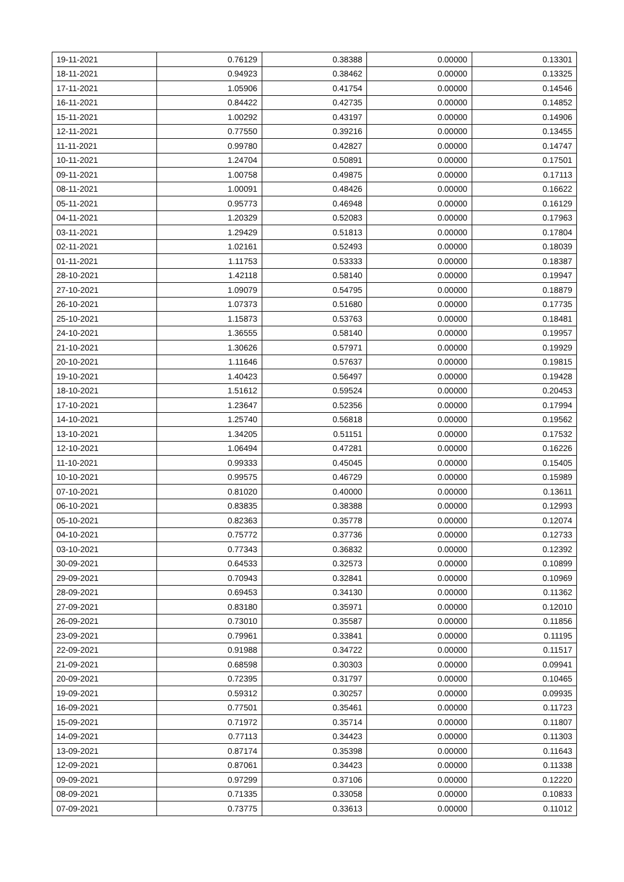| 19-11-2021 | 0.76129 | 0.38388 | 0.00000 | 0.13301 |
| 18-11-2021 | 0.94923 | 0.38462 | 0.00000 | 0.13325 |
| 17-11-2021 | 1.05906 | 0.41754 | 0.00000 | 0.14546 |
| 16-11-2021 | 0.84422 | 0.42735 | 0.00000 | 0.14852 |
| 15-11-2021 | 1.00292 | 0.43197 | 0.00000 | 0.14906 |
| 12-11-2021 | 0.77550 | 0.39216 | 0.00000 | 0.13455 |
| 11-11-2021 | 0.99780 | 0.42827 | 0.00000 | 0.14747 |
| 10-11-2021 | 1.24704 | 0.50891 | 0.00000 | 0.17501 |
| 09-11-2021 | 1.00758 | 0.49875 | 0.00000 | 0.17113 |
| 08-11-2021 | 1.00091 | 0.48426 | 0.00000 | 0.16622 |
| 05-11-2021 | 0.95773 | 0.46948 | 0.00000 | 0.16129 |
| 04-11-2021 | 1.20329 | 0.52083 | 0.00000 | 0.17963 |
| 03-11-2021 | 1.29429 | 0.51813 | 0.00000 | 0.17804 |
| 02-11-2021 | 1.02161 | 0.52493 | 0.00000 | 0.18039 |
| 01-11-2021 | 1.11753 | 0.53333 | 0.00000 | 0.18387 |
| 28-10-2021 | 1.42118 | 0.58140 | 0.00000 | 0.19947 |
| 27-10-2021 | 1.09079 | 0.54795 | 0.00000 | 0.18879 |
| 26-10-2021 | 1.07373 | 0.51680 | 0.00000 | 0.17735 |
| 25-10-2021 | 1.15873 | 0.53763 | 0.00000 | 0.18481 |
| 24-10-2021 | 1.36555 | 0.58140 | 0.00000 | 0.19957 |
| 21-10-2021 | 1.30626 | 0.57971 | 0.00000 | 0.19929 |
| 20-10-2021 | 1.11646 | 0.57637 | 0.00000 | 0.19815 |
| 19-10-2021 | 1.40423 | 0.56497 | 0.00000 | 0.19428 |
| 18-10-2021 | 1.51612 | 0.59524 | 0.00000 | 0.20453 |
| 17-10-2021 | 1.23647 | 0.52356 | 0.00000 | 0.17994 |
| 14-10-2021 | 1.25740 | 0.56818 | 0.00000 | 0.19562 |
| 13-10-2021 | 1.34205 | 0.51151 | 0.00000 | 0.17532 |
| 12-10-2021 | 1.06494 | 0.47281 | 0.00000 | 0.16226 |
| 11-10-2021 | 0.99333 | 0.45045 | 0.00000 | 0.15405 |
| 10-10-2021 | 0.99575 | 0.46729 | 0.00000 | 0.15989 |
| 07-10-2021 | 0.81020 | 0.40000 | 0.00000 | 0.13611 |
| 06-10-2021 | 0.83835 | 0.38388 | 0.00000 | 0.12993 |
| 05-10-2021 | 0.82363 | 0.35778 | 0.00000 | 0.12074 |
| 04-10-2021 | 0.75772 | 0.37736 | 0.00000 | 0.12733 |
| 03-10-2021 | 0.77343 | 0.36832 | 0.00000 | 0.12392 |
| 30-09-2021 | 0.64533 | 0.32573 | 0.00000 | 0.10899 |
| 29-09-2021 | 0.70943 | 0.32841 | 0.00000 | 0.10969 |
| 28-09-2021 | 0.69453 | 0.34130 | 0.00000 | 0.11362 |
| 27-09-2021 | 0.83180 | 0.35971 | 0.00000 | 0.12010 |
| 26-09-2021 | 0.73010 | 0.35587 | 0.00000 | 0.11856 |
| 23-09-2021 | 0.79961 | 0.33841 | 0.00000 | 0.11195 |
| 22-09-2021 | 0.91988 | 0.34722 | 0.00000 | 0.11517 |
| 21-09-2021 | 0.68598 | 0.30303 | 0.00000 | 0.09941 |
| 20-09-2021 | 0.72395 | 0.31797 | 0.00000 | 0.10465 |
| 19-09-2021 | 0.59312 | 0.30257 | 0.00000 | 0.09935 |
| 16-09-2021 | 0.77501 | 0.35461 | 0.00000 | 0.11723 |
| 15-09-2021 | 0.71972 | 0.35714 | 0.00000 | 0.11807 |
| 14-09-2021 | 0.77113 | 0.34423 | 0.00000 | 0.11303 |
| 13-09-2021 | 0.87174 | 0.35398 | 0.00000 | 0.11643 |
| 12-09-2021 | 0.87061 | 0.34423 | 0.00000 | 0.11338 |
| 09-09-2021 | 0.97299 | 0.37106 | 0.00000 | 0.12220 |
| 08-09-2021 | 0.71335 | 0.33058 | 0.00000 | 0.10833 |
| 07-09-2021 | 0.73775 | 0.33613 | 0.00000 | 0.11012 |